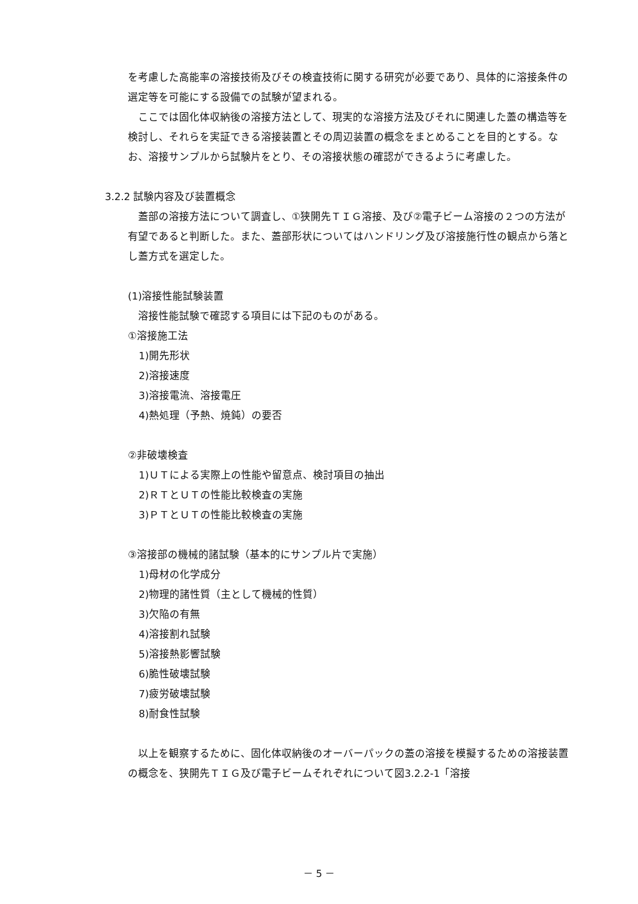を考慮した高能率の溶接技術及びその検査技術に関する研究が必要であり、具体的に溶接条件の選定等を可能にする設備での試験が望まれる。
ここでは固化体収納後の溶接方法として、現実的な溶接方法及びそれに関連した蓋の構造等を検討し、それらを実証できる溶接装置とその周辺装置の概念をまとめることを目的とする。なお、溶接サンプルから試験片をとり、その溶接状態の確認ができるように考慮した。
3.2.2 試験内容及び装置概念
蓋部の溶接方法について調査し、①狭開先ＴＩＧ溶接、及び②電子ビーム溶接の２つの方法が有望であると判断した。また、蓋部形状についてはハンドリング及び溶接施行性の観点から落とし蓋方式を選定した。
(1)溶接性能試験装置
溶接性能試験で確認する項目には下記のものがある。
①溶接施工法
1)開先形状
2)溶接速度
3)溶接電流、溶接電圧
4)熱処理（予熱、焼鈍）の要否
②非破壊検査
1)ＵＴによる実際上の性能や留意点、検討項目の抽出
2)ＲＴとＵＴの性能比較検査の実施
3)ＰＴとＵＴの性能比較検査の実施
③溶接部の機械的諸試験（基本的にサンプル片で実施）
1)母材の化学成分
2)物理的諸性質（主として機械的性質）
3)欠陥の有無
4)溶接割れ試験
5)溶接熱影響試験
6)脆性破壊試験
7)疲労破壊試験
8)耐食性試験
以上を観察するために、固化体収納後のオーバーパックの蓋の溶接を模擬するための溶接装置の概念を、狭開先ＴＩＧ及び電子ビームそれぞれについて図3.2.2-1「溶接
－ 5 －